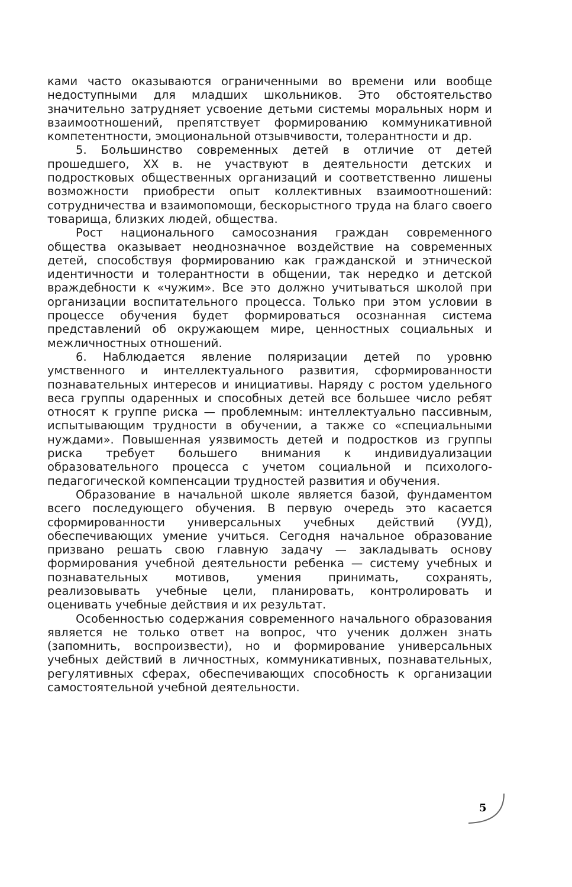ками часто оказываются ограниченными во времени или вообще недоступными для младших школьников. Это обстоятельство значительно затрудняет усвоение детьми системы моральных норм и взаимоотношений, препятствует формированию коммуникативной компетентности, эмоциональной отзывчивости, толерантности и др.
5. Большинство современных детей в отличие от детей прошедшего, XX в. не участвуют в деятельности детских и подростковых общественных организаций и соответственно лишены возможности приобрести опыт коллективных взаимоотношений: сотрудничества и взаимопомощи, бескорыстного труда на благо своего товарища, близких людей, общества.
Рост национального самосознания граждан современного общества оказывает неоднозначное воздействие на современных детей, способствуя формированию как гражданской и этнической идентичности и толерантности в общении, так нередко и детской враждебности к «чужим». Все это должно учитываться школой при организации воспитательного процесса. Только при этом условии в процессе обучения будет формироваться осознанная система представлений об окружающем мире, ценностных социальных и межличностных отношений.
6. Наблюдается явление поляризации детей по уровню умственного и интеллектуального развития, сформированности познавательных интересов и инициативы. Наряду с ростом удельного веса группы одаренных и способных детей все большее число ребят относят к группе риска — проблемным: интеллектуально пассивным, испытывающим трудности в обучении, а также со «специальными нуждами». Повышенная уязвимость детей и подростков из группы риска требует большего внимания к индивидуализации образовательного процесса с учетом социальной и психолого-педагогической компенсации трудностей развития и обучения.
Образование в начальной школе является базой, фундаментом всего последующего обучения. В первую очередь это касается сформированности универсальных учебных действий (УУД), обеспечивающих умение учиться. Сегодня начальное образование призвано решать свою главную задачу — закладывать основу формирования учебной деятельности ребенка — систему учебных и познавательных мотивов, умения принимать, сохранять, реализовывать учебные цели, планировать, контролировать и оценивать учебные действия и их результат.
Особенностью содержания современного начального образования является не только ответ на вопрос, что ученик должен знать (запомнить, воспроизвести), но и формирование универсальных учебных действий в личностных, коммуникативных, познавательных, регулятивных сферах, обеспечивающих способность к организации самостоятельной учебной деятельности.
5